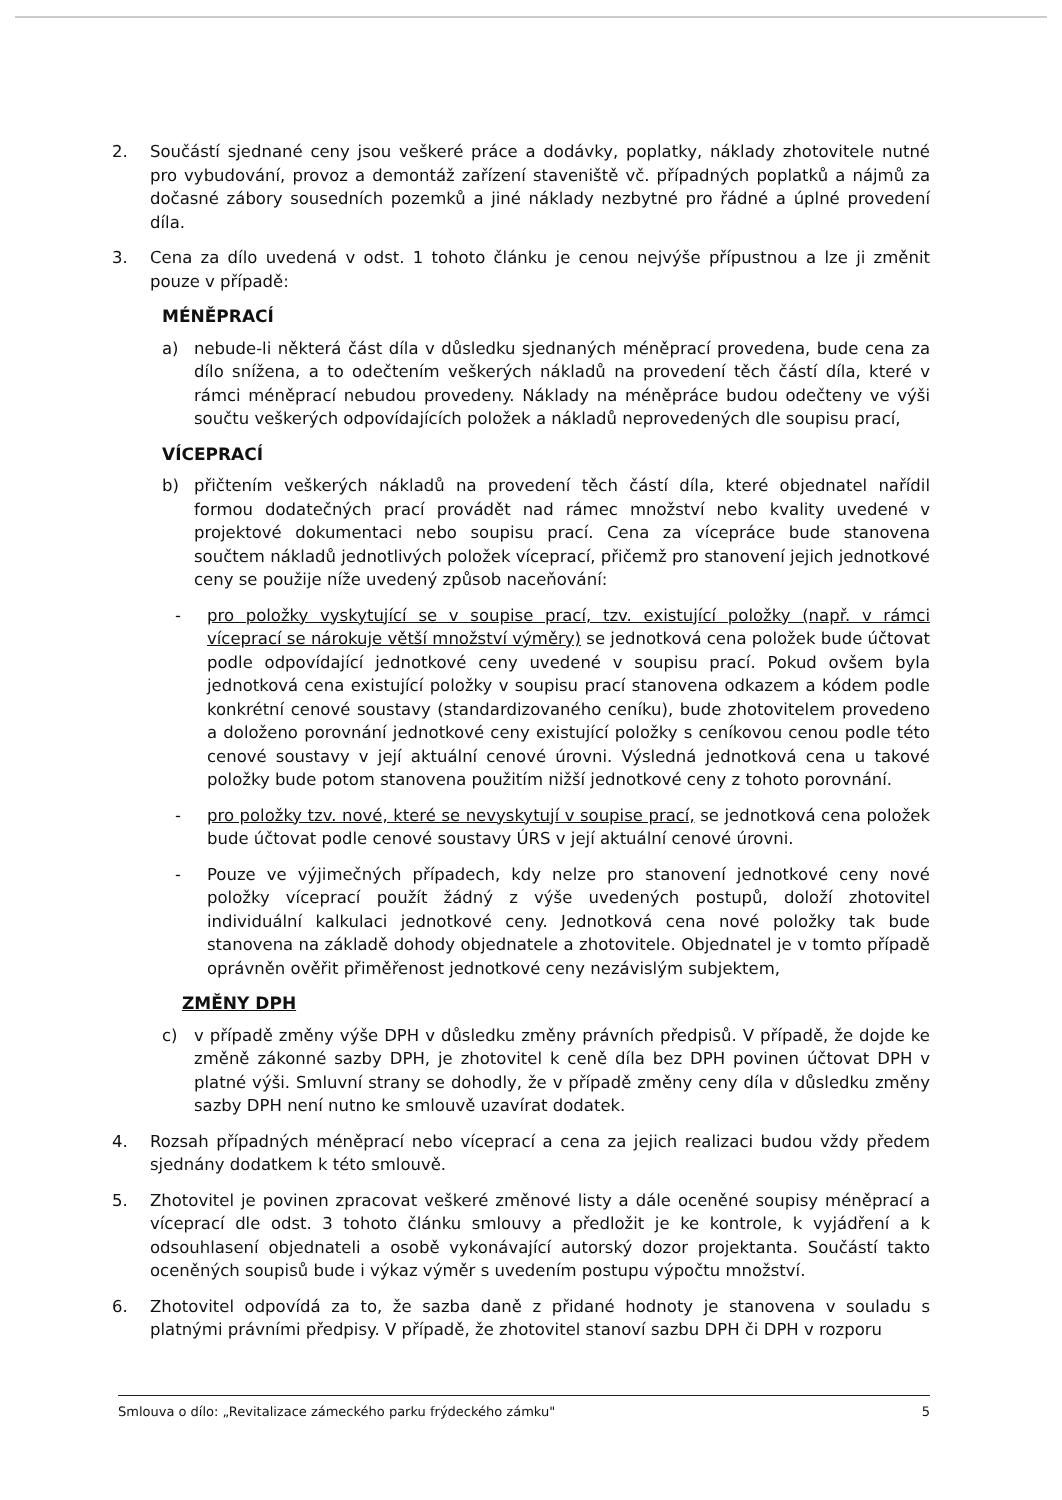2. Součástí sjednané ceny jsou veškeré práce a dodávky, poplatky, náklady zhotovitele nutné pro vybudování, provoz a demontáž zařízení staveniště vč. případných poplatků a nájmů za dočasné zábory sousedních pozemků a jiné náklady nezbytné pro řádné a úplné provedení díla.
3. Cena za dílo uvedená v odst. 1 tohoto článku je cenou nejvýše přípustnou a lze ji změnit pouze v případě:
MÉNĚPRACÍ
a) nebude-li některá část díla v důsledku sjednaných méněprací provedena, bude cena za dílo snížena, a to odečtením veškerých nákladů na provedení těch částí díla, které v rámci méněprací nebudou provedeny. Náklady na méněpráce budou odečteny ve výši součtu veškerých odpovídajících položek a nákladů neprovedených dle soupisu prací,
VÍCEPRACÍ
b) přičtením veškerých nákladů na provedení těch částí díla, které objednatel nařídil formou dodatečných prací provádět nad rámec množství nebo kvality uvedené v projektové dokumentaci nebo soupisu prací. Cena za vícepráce bude stanovena součtem nákladů jednotlivých položek víceprací, přičemž pro stanovení jejich jednotkové ceny se použije níže uvedený způsob naceňování:
- pro položky vyskytující se v soupise prací, tzv. existující položky (např. v rámci víceprací se nárokuje větší množství výměry) se jednotková cena položek bude účtovat podle odpovídající jednotkové ceny uvedené v soupisu prací. Pokud ovšem byla jednotková cena existující položky v soupisu prací stanovena odkazem a kódem podle konkrétní cenové soustavy (standardizovaného ceníku), bude zhotovitelem provedeno a doloženo porovnání jednotkové ceny existující položky s ceníkovou cenou podle této cenové soustavy v její aktuální cenové úrovni. Výsledná jednotková cena u takové položky bude potom stanovena použitím nižší jednotkové ceny z tohoto porovnání.
- pro položky tzv. nové, které se nevyskytují v soupise prací, se jednotková cena položek bude účtovat podle cenové soustavy ÚRS v její aktuální cenové úrovni.
- Pouze ve výjimečných případech, kdy nelze pro stanovení jednotkové ceny nové položky víceprací použít žádný z výše uvedených postupů, doloží zhotovitel individuální kalkulaci jednotkové ceny. Jednotková cena nové položky tak bude stanovena na základě dohody objednatele a zhotovitele. Objednatel je v tomto případě oprávněn ověřit přiměřenost jednotkové ceny nezávislým subjektem,
ZMĚNY DPH
c) v případě změny výše DPH v důsledku změny právních předpisů. V případě, že dojde ke změně zákonné sazby DPH, je zhotovitel k ceně díla bez DPH povinen účtovat DPH v platné výši. Smluvní strany se dohodly, že v případě změny ceny díla v důsledku změny sazby DPH není nutno ke smlouvě uzavírat dodatek.
4. Rozsah případných méněprací nebo víceprací a cena za jejich realizaci budou vždy předem sjednány dodatkem k této smlouvě.
5. Zhotovitel je povinen zpracovat veškeré změnové listy a dále oceněné soupisy méněprací a víceprací dle odst. 3 tohoto článku smlouvy a předložit je ke kontrole, k vyjádření a k odsouhlasení objednateli a osobě vykonávající autorský dozor projektanta. Součástí takto oceněných soupisů bude i výkaz výměr s uvedením postupu výpočtu množství.
6. Zhotovitel odpovídá za to, že sazba daně z přidané hodnoty je stanovena v souladu s platnými právními předpisy. V případě, že zhotovitel stanoví sazbu DPH či DPH v rozporu
Smlouva o dílo: „Revitalizace zámeckého parku frýdeckého zámku" 5